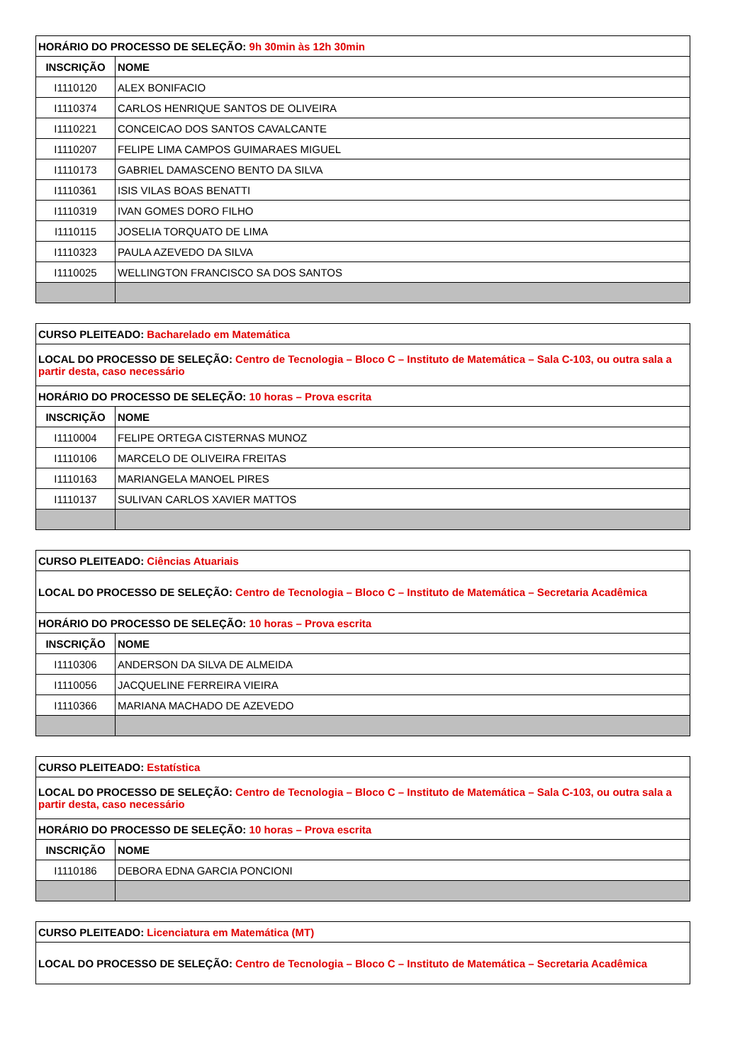| HORÁRIO DO PROCESSO DE SELEÇÃO: 9h 30min às 12h 30min | |
| INSCRIÇÃO | NOME |
| I1110120 | ALEX BONIFACIO |
| I1110374 | CARLOS HENRIQUE SANTOS DE OLIVEIRA |
| I1110221 | CONCEICAO DOS SANTOS CAVALCANTE |
| I1110207 | FELIPE LIMA CAMPOS GUIMARAES MIGUEL |
| I1110173 | GABRIEL DAMASCENO BENTO DA SILVA |
| I1110361 | ISIS VILAS BOAS BENATTI |
| I1110319 | IVAN GOMES DORO FILHO |
| I1110115 | JOSELIA TORQUATO DE LIMA |
| I1110323 | PAULA AZEVEDO DA SILVA |
| I1110025 | WELLINGTON FRANCISCO SA DOS SANTOS |
| CURSO PLEITEADO: Bacharelado em Matemática | |
| LOCAL DO PROCESSO DE SELEÇÃO: Centro de Tecnologia – Bloco C – Instituto de Matemática – Sala C-103, ou outra sala a partir desta, caso necessário | |
| HORÁRIO DO PROCESSO DE SELEÇÃO: 10 horas – Prova escrita | |
| INSCRIÇÃO | NOME |
| I1110004 | FELIPE ORTEGA CISTERNAS MUNOZ |
| I1110106 | MARCELO DE OLIVEIRA FREITAS |
| I1110163 | MARIANGELA MANOEL PIRES |
| I1110137 | SULIVAN CARLOS XAVIER MATTOS |
| CURSO PLEITEADO: Ciências Atuariais | |
| LOCAL DO PROCESSO DE SELEÇÃO: Centro de Tecnologia – Bloco C – Instituto de Matemática – Secretaria Acadêmica | |
| HORÁRIO DO PROCESSO DE SELEÇÃO: 10 horas – Prova escrita | |
| INSCRIÇÃO | NOME |
| I1110306 | ANDERSON DA SILVA DE ALMEIDA |
| I1110056 | JACQUELINE FERREIRA VIEIRA |
| I1110366 | MARIANA MACHADO DE AZEVEDO |
| CURSO PLEITEADO: Estatística | |
| LOCAL DO PROCESSO DE SELEÇÃO: Centro de Tecnologia – Bloco C – Instituto de Matemática – Sala C-103, ou outra sala a partir desta, caso necessário | |
| HORÁRIO DO PROCESSO DE SELEÇÃO: 10 horas – Prova escrita | |
| INSCRIÇÃO | NOME |
| I1110186 | DEBORA EDNA GARCIA PONCIONI |
| CURSO PLEITEADO: Licenciatura em Matemática (MT) |
| LOCAL DO PROCESSO DE SELEÇÃO: Centro de Tecnologia – Bloco C – Instituto de Matemática – Secretaria Acadêmica |